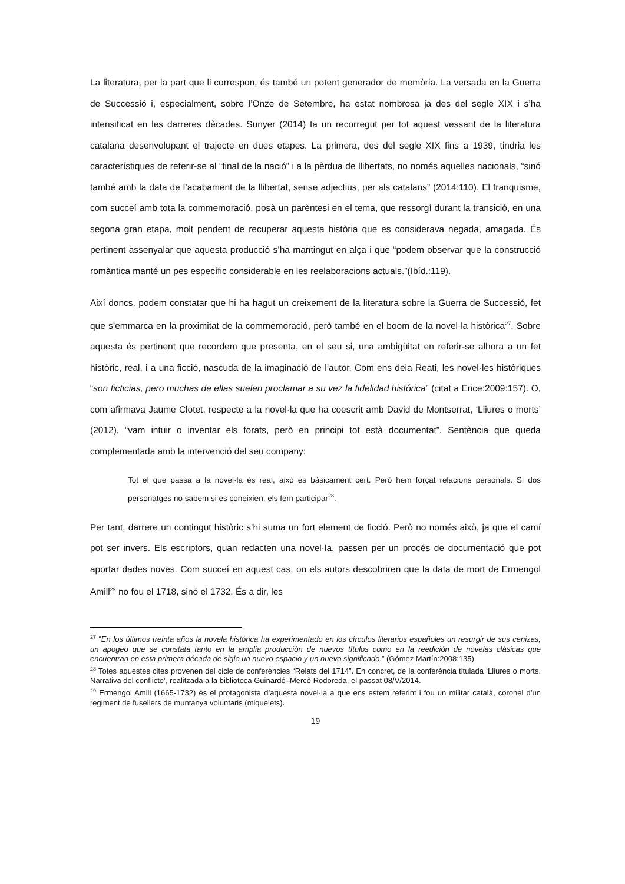La literatura, per la part que li correspon, és també un potent generador de memòria. La versada en la Guerra de Successió i, especialment, sobre l’Onze de Setembre, ha estat nombrosa ja des del segle XIX i s’ha intensificat en les darreres dècades. Sunyer (2014) fa un recorregut per tot aquest vessant de la literatura catalana desenvolupant el trajecte en dues etapes. La primera, des del segle XIX fins a 1939, tindria les característiques de referir-se al “final de la nació” i a la pèrdua de llibertats, no només aquelles nacionals, “sinó també amb la data de l’acabament de la llibertat, sense adjectius, per als catalans” (2014:110). El franquisme, com succeí amb tota la commemoració, posà un parèntesi en el tema, que ressorgí durant la transició, en una segona gran etapa, molt pendent de recuperar aquesta història que es considerava negada, amagada. És pertinent assenyalar que aquesta producció s’ha mantingut en alça i que “podem observar que la construcció romàntica manté un pes específic considerable en les reelaboracions actuals.”(Ibíd.:119).
Així doncs, podem constatar que hi ha hagut un creixement de la literatura sobre la Guerra de Successió, fet que s’emmarca en la proximitat de la commemoració, però també en el boom de la novel·la històrica<sup>27</sup>. Sobre aquesta és pertinent que recordem que presenta, en el seu si, una ambigüitat en referir-se alhora a un fet històric, real, i a una ficció, nascuda de la imaginació de l’autor. Com ens deia Reati, les novel·les històriques “son ficticias, pero muchas de ellas suelen proclamar a su vez la fidelidad histórica” (citat a Erice:2009:157). O, com afirmava Jaume Clotet, respecte a la novel·la que ha coescrit amb David de Montserrat, ‘Lliures o morts’ (2012), “vam intuir o inventar els forats, però en principi tot està documentat”. Sentència que queda complementada amb la intervenció del seu company:
Tot el que passa a la novel·la és real, això és bàsicament cert. Però hem forçat relacions personals. Si dos personatges no sabem si es coneixien, els fem participar<sup>28</sup>.
Per tant, darrere un contingut històric s’hi suma un fort element de ficció. Però no només això, ja que el camí pot ser invers. Els escriptors, quan redacten una novel·la, passen per un procés de documentació que pot aportar dades noves. Com succeí en aquest cas, on els autors descobriren que la data de mort de Ermengol Amill<sup>29</sup> no fou el 1718, sinó el 1732. És a dir, les
<sup>27</sup> “En los últimos treinta años la novela histórica ha experimentado en los círculos literarios españoles un resurgir de sus cenizas, un apogeo que se constata tanto en la amplia producción de nuevos títulos como en la reedición de novelas clásicas que encuentran en esta primera década de siglo un nuevo espacio y un nuevo significado.” (Gómez Martín:2008:135).
<sup>28</sup> Totes aquestes cites provenen del cicle de conferències “Relats del 1714”. En concret, de la conferència titulada ‘Lliures o morts. Narrativa del conflicte’, realitzada a la biblioteca Guinardó–Mercè Rodoreda, el passat 08/V/2014.
<sup>29</sup> Ermengol Amill (1665-1732) és el protagonista d’aquesta novel·la a que ens estem referint i fou un militar català, coronel d’un regiment de fusellers de muntanya voluntaris (miquelets).
19